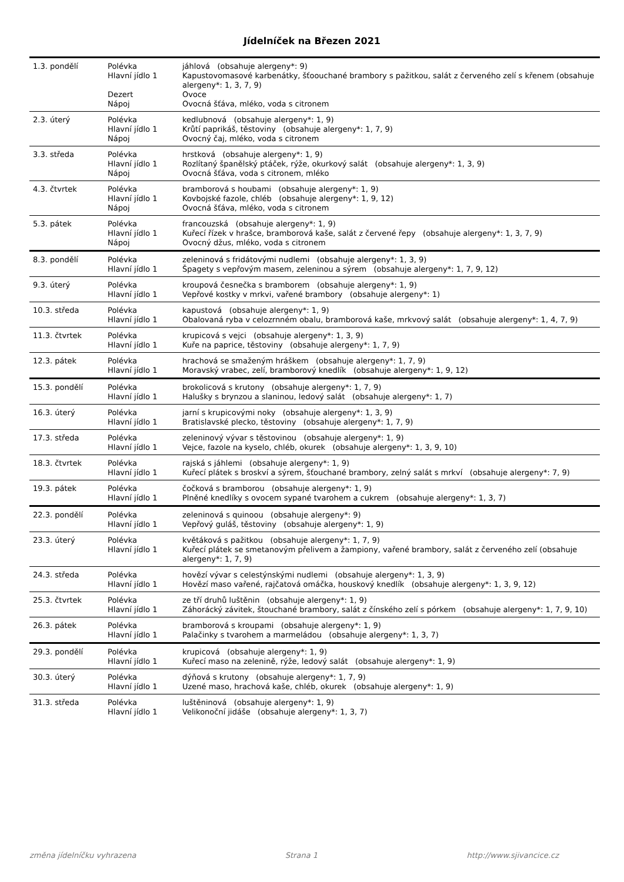Jídelníček na Březen 2021
| 1.3. pondělí | Polévka | jáhlová (obsahuje alergeny*: 9) |
| | Hlavní jídlo 1 | Kapustovomasové karbenátky, šťoouchané brambory s pažitkou, salát z červeného zelí s křenem (obsahuje alergeny*: 1, 3, 7, 9) |
| | Dezert | Ovoce |
| | Nápoj | Ovocná šťáva, mléko, voda s citronem |
| 2.3. úterý | Polévka | kedlubnová (obsahuje alergeny*: 1, 9) |
| | Hlavní jídlo 1 | Krůtí paprikáš, těstoviny (obsahuje alergeny*: 1, 7, 9) |
| | Nápoj | Ovocný čaj, mléko, voda s citronem |
| 3.3. středa | Polévka | hrstková (obsahuje alergeny*: 1, 9) |
| | Hlavní jídlo 1 | Rozlítaný španělský ptáček, rýže, okurkový salát (obsahuje alergeny*: 1, 3, 9) |
| | Nápoj | Ovocná šťáva, voda s citronem, mléko |
| 4.3. čtvrtek | Polévka | bramborová s houbami (obsahuje alergeny*: 1, 9) |
| | Hlavní jídlo 1 | Kovbojské fazole, chléb (obsahuje alergeny*: 1, 9, 12) |
| | Nápoj | Ovocná šťáva, mléko, voda s citronem |
| 5.3. pátek | Polévka | francouzská (obsahuje alergeny*: 1, 9) |
| | Hlavní jídlo 1 | Kuřecí řízek v hrašce, bramborová kaše, salát z červené řepy (obsahuje alergeny*: 1, 3, 7, 9) |
| | Nápoj | Ovocný džus, mléko, voda s citronem |
| 8.3. pondělí | Polévka | zeleninová s fridátovými nudlemi (obsahuje alergeny*: 1, 3, 9) |
| | Hlavní jídlo 1 | Špagety s vepřovým masem, zeleninou a sýrem (obsahuje alergeny*: 1, 7, 9, 12) |
| 9.3. úterý | Polévka | kroupová česnečka s bramborem (obsahuje alergeny*: 1, 9) |
| | Hlavní jídlo 1 | Vepřové kostky v mrkvi, vařené brambory (obsahuje alergeny*: 1) |
| 10.3. středa | Polévka | kapustová (obsahuje alergeny*: 1, 9) |
| | Hlavní jídlo 1 | Obalovaná ryba v celozrnném obalu, bramborová kaše, mrkvový salát (obsahuje alergeny*: 1, 4, 7, 9) |
| 11.3. čtvrtek | Polévka | krupicová s vejci (obsahuje alergeny*: 1, 3, 9) |
| | Hlavní jídlo 1 | Kuře na paprice, těstoviny (obsahuje alergeny*: 1, 7, 9) |
| 12.3. pátek | Polévka | hrachová se smaženým hráškem (obsahuje alergeny*: 1, 7, 9) |
| | Hlavní jídlo 1 | Moravský vrabec, zelí, bramborový knedlík (obsahuje alergeny*: 1, 9, 12) |
| 15.3. pondělí | Polévka | brokolicová s krutony (obsahuje alergeny*: 1, 7, 9) |
| | Hlavní jídlo 1 | Halušky s brynzou a slaninou, ledový salát (obsahuje alergeny*: 1, 7) |
| 16.3. úterý | Polévka | jarní s krupicovými noky (obsahuje alergeny*: 1, 3, 9) |
| | Hlavní jídlo 1 | Bratislavské plecko, těstoviny (obsahuje alergeny*: 1, 7, 9) |
| 17.3. středa | Polévka | zeleninový vývar s těstovinou (obsahuje alergeny*: 1, 9) |
| | Hlavní jídlo 1 | Vejce, fazole na kyselo, chléb, okurek (obsahuje alergeny*: 1, 3, 9, 10) |
| 18.3. čtvrtek | Polévka | rajská s jáhlemi (obsahuje alergeny*: 1, 9) |
| | Hlavní jídlo 1 | Kuřecí plátek s broskví a sýrem, šťouchané brambory, zelný salát s mrkví (obsahuje alergeny*: 7, 9) |
| 19.3. pátek | Polévka | čočková s bramborou (obsahuje alergeny*: 1, 9) |
| | Hlavní jídlo 1 | Plněné knedlíky s ovocem sypané tvarohem a cukrem (obsahuje alergeny*: 1, 3, 7) |
| 22.3. pondělí | Polévka | zeleninová s quinoou (obsahuje alergeny*: 9) |
| | Hlavní jídlo 1 | Vepřový guláš, těstoviny (obsahuje alergeny*: 1, 9) |
| 23.3. úterý | Polévka | květáková s pažitkou (obsahuje alergeny*: 1, 7, 9) |
| | Hlavní jídlo 1 | Kuřecí plátek se smetanovým přelivem a žampiony, vařené brambory, salát z červeného zelí (obsahuje alergeny*: 1, 7, 9) |
| 24.3. středa | Polévka | hovězí vývar s celestýnskými nudlemi (obsahuje alergeny*: 1, 3, 9) |
| | Hlavní jídlo 1 | Hovězí maso vařené, rajčatová omáčka, houskový knedlík (obsahuje alergeny*: 1, 3, 9, 12) |
| 25.3. čtvrtek | Polévka | ze tří druhů luštěnin (obsahuje alergeny*: 1, 9) |
| | Hlavní jídlo 1 | Záhorácký závitek, štouchané brambory, salát z čínského zelí s pórkem (obsahuje alergeny*: 1, 7, 9, 10) |
| 26.3. pátek | Polévka | bramborová s kroupami (obsahuje alergeny*: 1, 9) |
| | Hlavní jídlo 1 | Palačinky s tvarohem a marmeládou (obsahuje alergeny*: 1, 3, 7) |
| 29.3. pondělí | Polévka | krupicová (obsahuje alergeny*: 1, 9) |
| | Hlavní jídlo 1 | Kuřecí maso na zelenině, rýže, ledový salát (obsahuje alergeny*: 1, 9) |
| 30.3. úterý | Polévka | dýňová s krutony (obsahuje alergeny*: 1, 7, 9) |
| | Hlavní jídlo 1 | Uzené maso, hrachová kaše, chléb, okurek (obsahuje alergeny*: 1, 9) |
| 31.3. středa | Polévka | luštěninová (obsahuje alergeny*: 1, 9) |
| | Hlavní jídlo 1 | Velikonoční jidáše (obsahuje alergeny*: 1, 3, 7) |
změna jídelníčku vyhrazena Strana 1 http://www.sjivancice.cz